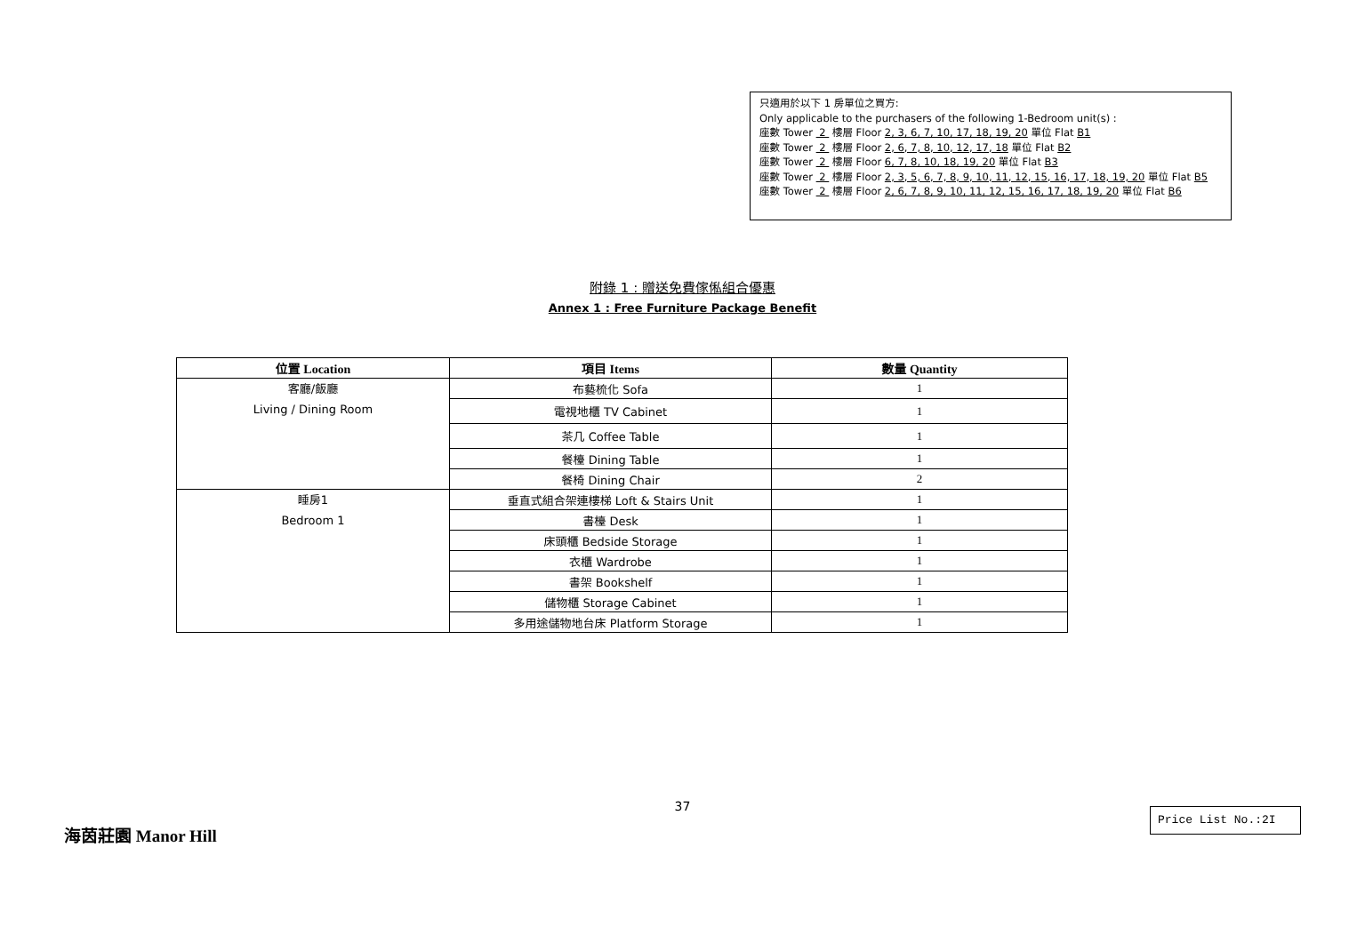只適用於以下 1 房單位之買方:
Only applicable to the purchasers of the following 1-Bedroom unit(s) :
座數 Tower 2 樓層 Floor 2, 3, 6, 7, 10, 17, 18, 19, 20 單位 Flat B1
座數 Tower 2 樓層 Floor 2, 6, 7, 8, 10, 12, 17, 18 單位 Flat B2
座數 Tower 2 樓層 Floor 6, 7, 8, 10, 18, 19, 20 單位 Flat B3
座數 Tower 2 樓層 Floor 2, 3, 5, 6, 7, 8, 9, 10, 11, 12, 15, 16, 17, 18, 19, 20 單位 Flat B5
座數 Tower 2 樓層 Floor 2, 6, 7, 8, 9, 10, 11, 12, 15, 16, 17, 18, 19, 20 單位 Flat B6
附錄 1 : 贈送免費傢俬組合優惠
Annex 1 : Free Furniture Package Benefit
| 位置 Location | 項目 Items | 數量 Quantity |
| --- | --- | --- |
| 客廳/飯廳 Living / Dining Room | 布藝梳化 Sofa | 1 |
| | 電視地櫃 TV Cabinet | 1 |
| | 茶几 Coffee Table | 1 |
| | 餐檯 Dining Table | 1 |
| | 餐椅 Dining Chair | 2 |
| 睡房1 Bedroom 1 | 垂直式組合架連樓梯 Loft & Stairs Unit | 1 |
| | 書檯 Desk | 1 |
| | 床頭櫃 Bedside Storage | 1 |
| | 衣櫃 Wardrobe | 1 |
| | 書架 Bookshelf | 1 |
| | 儲物櫃 Storage Cabinet | 1 |
| | 多用途儲物地台床 Platform Storage | 1 |
37
海茵莊園 Manor Hill
Price List No.:2I